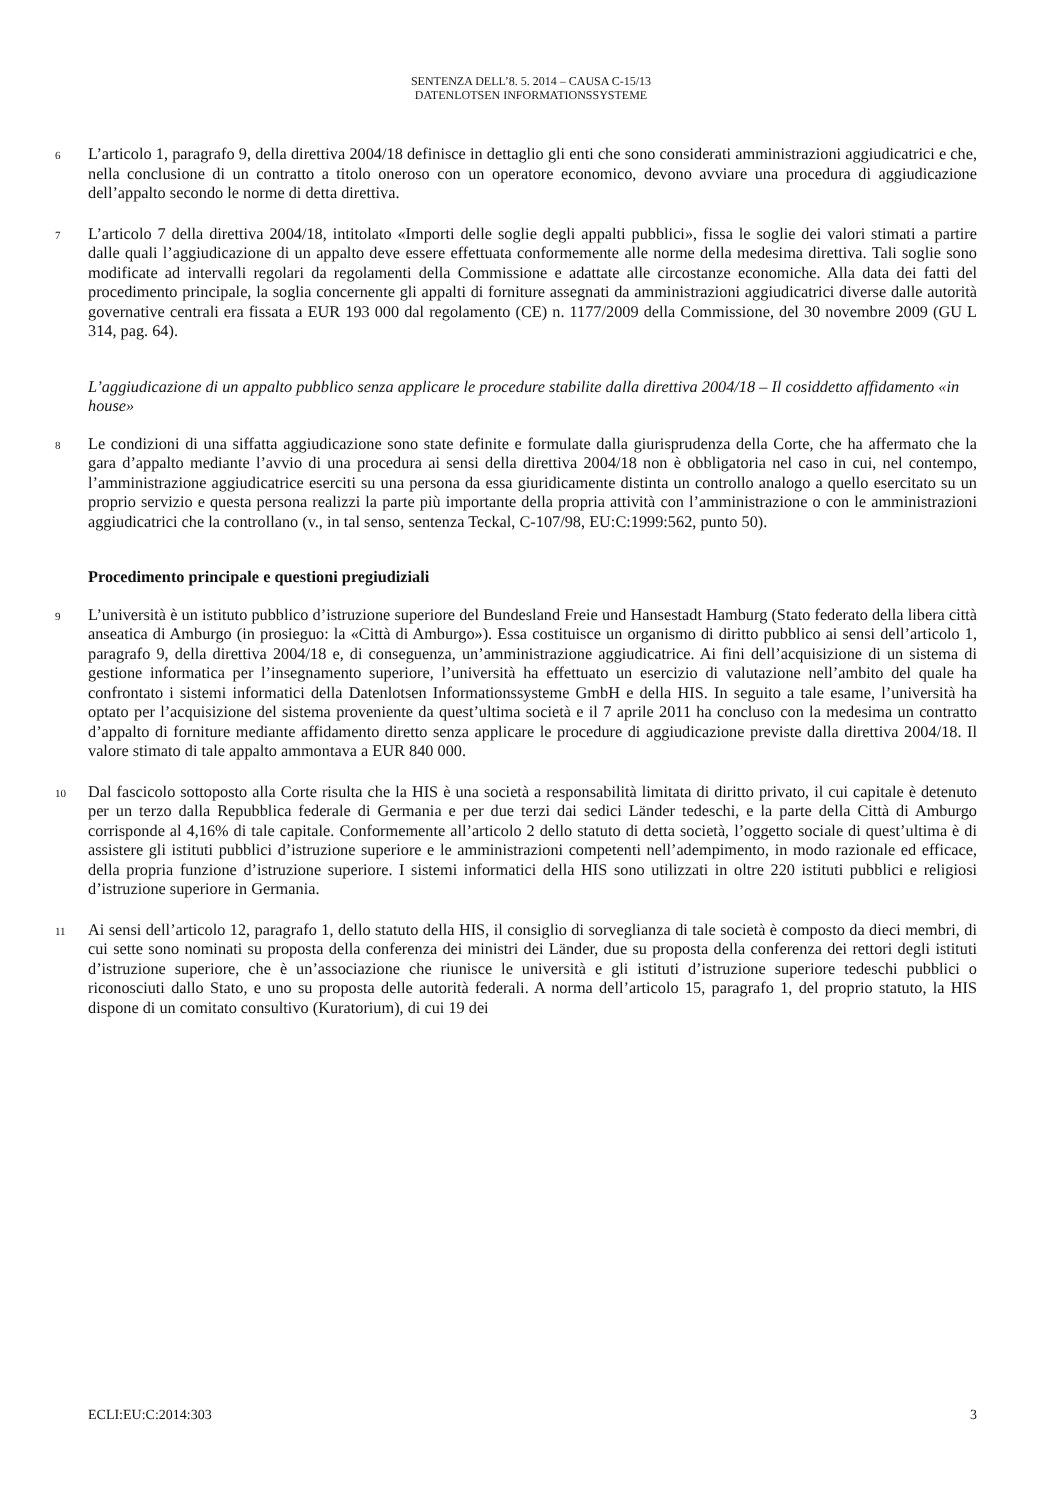SENTENZA DELL’8. 5. 2014 – CAUSA C-15/13
DATENLOTSEN INFORMATIONSSYSTEME
6
L’articolo 1, paragrafo 9, della direttiva 2004/18 definisce in dettaglio gli enti che sono considerati amministrazioni aggiudicatrici e che, nella conclusione di un contratto a titolo oneroso con un operatore economico, devono avviare una procedura di aggiudicazione dell’appalto secondo le norme di detta direttiva.
7
L’articolo 7 della direttiva 2004/18, intitolato «Importi delle soglie degli appalti pubblici», fissa le soglie dei valori stimati a partire dalle quali l’aggiudicazione di un appalto deve essere effettuata conformemente alle norme della medesima direttiva. Tali soglie sono modificate ad intervalli regolari da regolamenti della Commissione e adattate alle circostanze economiche. Alla data dei fatti del procedimento principale, la soglia concernente gli appalti di forniture assegnati da amministrazioni aggiudicatrici diverse dalle autorità governative centrali era fissata a EUR 193 000 dal regolamento (CE) n. 1177/2009 della Commissione, del 30 novembre 2009 (GU L 314, pag. 64).
L’aggiudicazione di un appalto pubblico senza applicare le procedure stabilite dalla direttiva 2004/18 – Il cosiddetto affidamento «in house»
8
Le condizioni di una siffatta aggiudicazione sono state definite e formulate dalla giurisprudenza della Corte, che ha affermato che la gara d’appalto mediante l’avvio di una procedura ai sensi della direttiva 2004/18 non è obbligatoria nel caso in cui, nel contempo, l’amministrazione aggiudicatrice eserciti su una persona da essa giuridicamente distinta un controllo analogo a quello esercitato su un proprio servizio e questa persona realizzi la parte più importante della propria attività con l’amministrazione o con le amministrazioni aggiudicatrici che la controllano (v., in tal senso, sentenza Teckal, C-107/98, EU:C:1999:562, punto 50).
Procedimento principale e questioni pregiudiziali
9
L’università è un istituto pubblico d’istruzione superiore del Bundesland Freie und Hansestadt Hamburg (Stato federato della libera città anseatica di Amburgo (in prosieguo: la «Città di Amburgo»). Essa costituisce un organismo di diritto pubblico ai sensi dell’articolo 1, paragrafo 9, della direttiva 2004/18 e, di conseguenza, un’amministrazione aggiudicatrice. Ai fini dell’acquisizione di un sistema di gestione informatica per l’insegnamento superiore, l’università ha effettuato un esercizio di valutazione nell’ambito del quale ha confrontato i sistemi informatici della Datenlotsen Informationssysteme GmbH e della HIS. In seguito a tale esame, l’università ha optato per l’acquisizione del sistema proveniente da quest’ultima società e il 7 aprile 2011 ha concluso con la medesima un contratto d’appalto di forniture mediante affidamento diretto senza applicare le procedure di aggiudicazione previste dalla direttiva 2004/18. Il valore stimato di tale appalto ammontava a EUR 840 000.
10
Dal fascicolo sottoposto alla Corte risulta che la HIS è una società a responsabilità limitata di diritto privato, il cui capitale è detenuto per un terzo dalla Repubblica federale di Germania e per due terzi dai sedici Länder tedeschi, e la parte della Città di Amburgo corrisponde al 4,16% di tale capitale. Conformemente all’articolo 2 dello statuto di detta società, l’oggetto sociale di quest’ultima è di assistere gli istituti pubblici d’istruzione superiore e le amministrazioni competenti nell’adempimento, in modo razionale ed efficace, della propria funzione d’istruzione superiore. I sistemi informatici della HIS sono utilizzati in oltre 220 istituti pubblici e religiosi d’istruzione superiore in Germania.
11
Ai sensi dell’articolo 12, paragrafo 1, dello statuto della HIS, il consiglio di sorveglianza di tale società è composto da dieci membri, di cui sette sono nominati su proposta della conferenza dei ministri dei Länder, due su proposta della conferenza dei rettori degli istituti d’istruzione superiore, che è un’associazione che riunisce le università e gli istituti d’istruzione superiore tedeschi pubblici o riconosciuti dallo Stato, e uno su proposta delle autorità federali. A norma dell’articolo 15, paragrafo 1, del proprio statuto, la HIS dispone di un comitato consultivo (Kuratorium), di cui 19 dei
ECLI:EU:C:2014:303 3